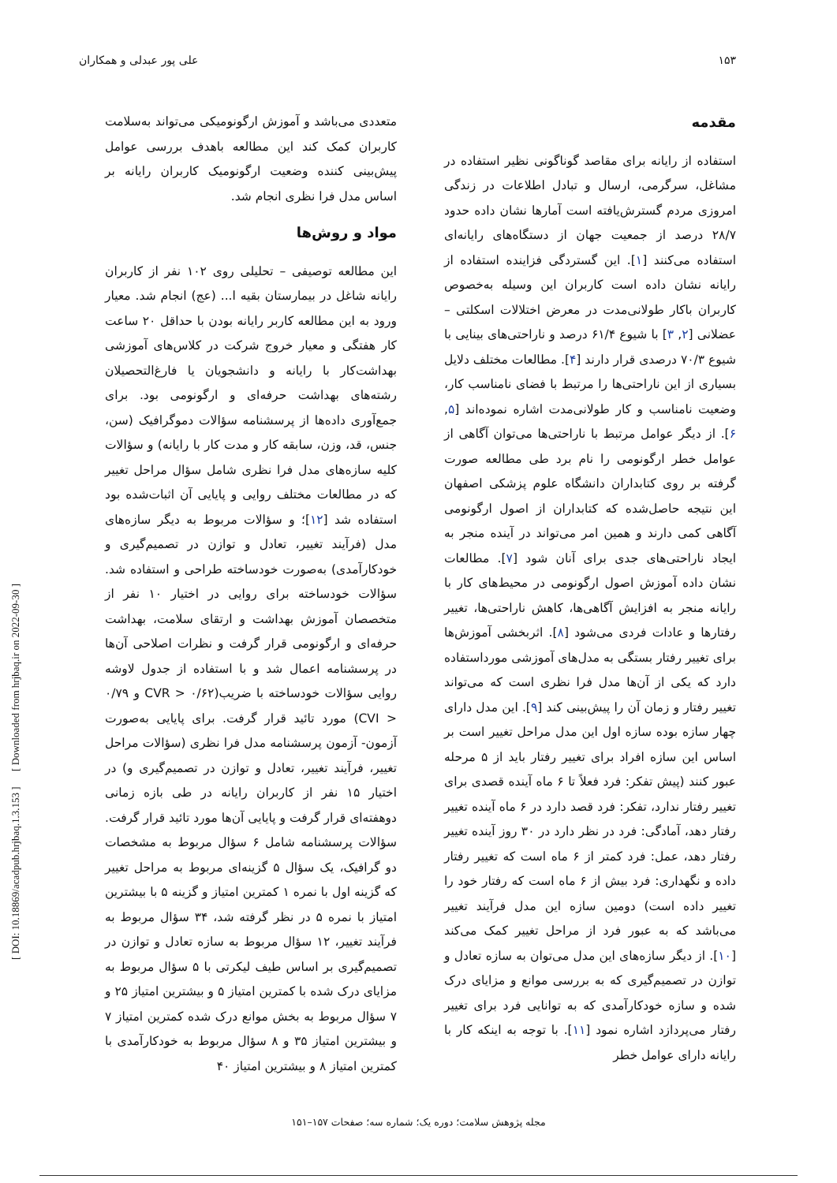۱۵۳ علی پور عبدلی و همکاران
مقدمه
استفاده از رایانه برای مقاصد گوناگونی نظیر استفاده در مشاغل، سرگرمی، ارسال و تبادل اطلاعات در زندگی امروزی مردم گسترش‌یافته است آمارها نشان داده حدود ۲۸/۷ درصد از جمعیت جهان از دستگاه‌های رایانه‌ای استفاده می‌کنند [۱]. این گستردگی فزاینده استفاده از رایانه نشان داده است کاربران این وسیله به‌خصوص کاربران باکار طولانی‌مدت در معرض اختلالات اسکلتی – عضلانی [۲, ۳] با شیوع ۶۱/۴ درصد و ناراحتی‌های بینایی با شیوع ۷۰/۳ درصدی قرار دارند [۴]. مطالعات مختلف دلایل بسیاری از این ناراحتی‌ها را مرتبط با فضای نامناسب کار، وضعیت نامناسب و کار طولانی‌مدت اشاره نموده‌اند [۵, ۶]. از دیگر عوامل مرتبط با ناراحتی‌ها می‌توان آگاهی از عوامل خطر ارگونومی را نام برد طی مطالعه صورت گرفته بر روی کتابداران دانشگاه علوم پزشکی اصفهان این نتیجه حاصل‌شده که کتابداران از اصول ارگونومی آگاهی کمی دارند و همین امر می‌تواند در آینده منجر به ایجاد ناراحتی‌های جدی برای آنان شود [۷]. مطالعات نشان داده آموزش اصول ارگونومی در محیط‌های کار با رایانه منجر به افزایش آگاهی‌ها، کاهش ناراحتی‌ها، تغییر رفتارها و عادات فردی می‌شود [۸]. اثربخشی آموزش‌ها برای تغییر رفتار بستگی به مدل‌های آموزشی مورداستفاده دارد که یکی از آن‌ها مدل فرا نظری است که می‌تواند تغییر رفتار و زمان آن را پیش‌بینی کند [۹]. این مدل دارای چهار سازه بوده سازه اول این مدل مراحل تغییر است بر اساس این سازه افراد برای تغییر رفتار باید از ۵ مرحله عبور کنند (پیش تفکر: فرد فعلاً تا ۶ ماه آینده قصدی برای تغییر رفتار ندارد، تفکر: فرد قصد دارد در ۶ ماه آینده تغییر رفتار دهد، آمادگی: فرد در نظر دارد در ۳۰ روز آینده تغییر رفتار دهد، عمل: فرد کمتر از ۶ ماه است که تغییر رفتار داده و نگهداری: فرد بیش از ۶ ماه است که رفتار خود را تغییر داده است) دومین سازه این مدل فرآیند تغییر می‌باشد که به عبور فرد از مراحل تغییر کمک می‌کند [۱۰]. از دیگر سازه‌های این مدل می‌توان به سازه تعادل و توازن در تصمیم‌گیری که به بررسی موانع و مزایای درک شده و سازه خودکارآمدی که به توانایی فرد برای تغییر رفتار می‌پردازد اشاره نمود [۱۱]. با توجه به اینکه کار با رایانه دارای عوامل خطر
متعددی می‌باشد و آموزش ارگونومیکی می‌تواند به‌سلامت کاربران کمک کند این مطالعه باهدف بررسی عوامل پیش‌بینی کننده وضعیت ارگونومیک کاربران رایانه بر اساس مدل فرا نظری انجام شد.
مواد و روش‌ها
این مطالعه توصیفی – تحلیلی روی ۱۰۲ نفر از کاربران رایانه شاغل در بیمارستان بقیه ا... (عج) انجام شد. معیار ورود به این مطالعه کاربر رایانه بودن با حداقل ۲۰ ساعت کار هفتگی و معیار خروج شرکت در کلاس‌های آموزشی بهداشت‌کار با رایانه و دانشجویان یا فارغ‌التحصیلان رشته‌های بهداشت حرفه‌ای و ارگونومی بود. برای جمع‌آوری داده‌ها از پرسشنامه سؤالات دموگرافیک (سن، جنس، قد، وزن، سابقه کار و مدت کار با رایانه) و سؤالات کلیه سازه‌های مدل فرا نظری شامل سؤال مراحل تغییر که در مطالعات مختلف روایی و پایایی آن اثبات‌شده بود استفاده شد [۱۲]؛ و سؤالات مربوط به دیگر سازه‌های مدل (فرآیند تغییر، تعادل و توازن در تصمیم‌گیری و خودکارآمدی) به‌صورت خودساخته طراحی و استفاده شد. سؤالات خودساخته برای روایی در اختیار ۱۰ نفر از متخصصان آموزش بهداشت و ارتقای سلامت، بهداشت حرفه‌ای و ارگونومی قرار گرفت و نظرات اصلاحی آن‌ها در پرسشنامه اعمال شد و با استفاده از جدول لاوشه روایی سؤالات خودساخته با ضریب(۰/۶۲ < CVR و ۰/۷۹ < CVI) مورد تائید قرار گرفت. برای پایایی به‌صورت آزمون- آزمون پرسشنامه مدل فرا نظری (سؤالات مراحل تغییر، فرآیند تغییر، تعادل و توازن در تصمیم‌گیری و) در اختیار ۱۵ نفر از کاربران رایانه در طی بازه زمانی دوهفته‌ای قرار گرفت و پایایی آن‌ها مورد تائید قرار گرفت. سؤالات پرسشنامه شامل ۶ سؤال مربوط به مشخصات دو گرافیک، یک سؤال ۵ گزینه‌ای مربوط به مراحل تغییر که گزینه اول با نمره ۱ کمترین امتیاز و گزینه ۵ با بیشترین امتیاز با نمره ۵ در نظر گرفته شد، ۳۴ سؤال مربوط به فرآیند تغییر، ۱۲ سؤال مربوط به سازه تعادل و توازن در تصمیم‌گیری بر اساس طیف لیکرتی با ۵ سؤال مربوط به مزایای درک شده با کمترین امتیاز ۵ و بیشترین امتیاز ۲۵ و ۷ سؤال مربوط به بخش موانع درک شده کمترین امتیاز ۷ و بیشترین امتیاز ۳۵ و ۸ سؤال مربوط به خودکارآمدی با کمترین امتیاز ۸ و بیشترین امتیاز ۴۰
[ DOI: 10.18869/acadpub.hrjbaq.1.3.153 ] [ Downloaded from hrjbaq.ir on 2022-09-30 ]
مجله پژوهش سلامت؛ دوره یک؛ شماره سه؛ صفحات ۱۵۷–۱۵۱